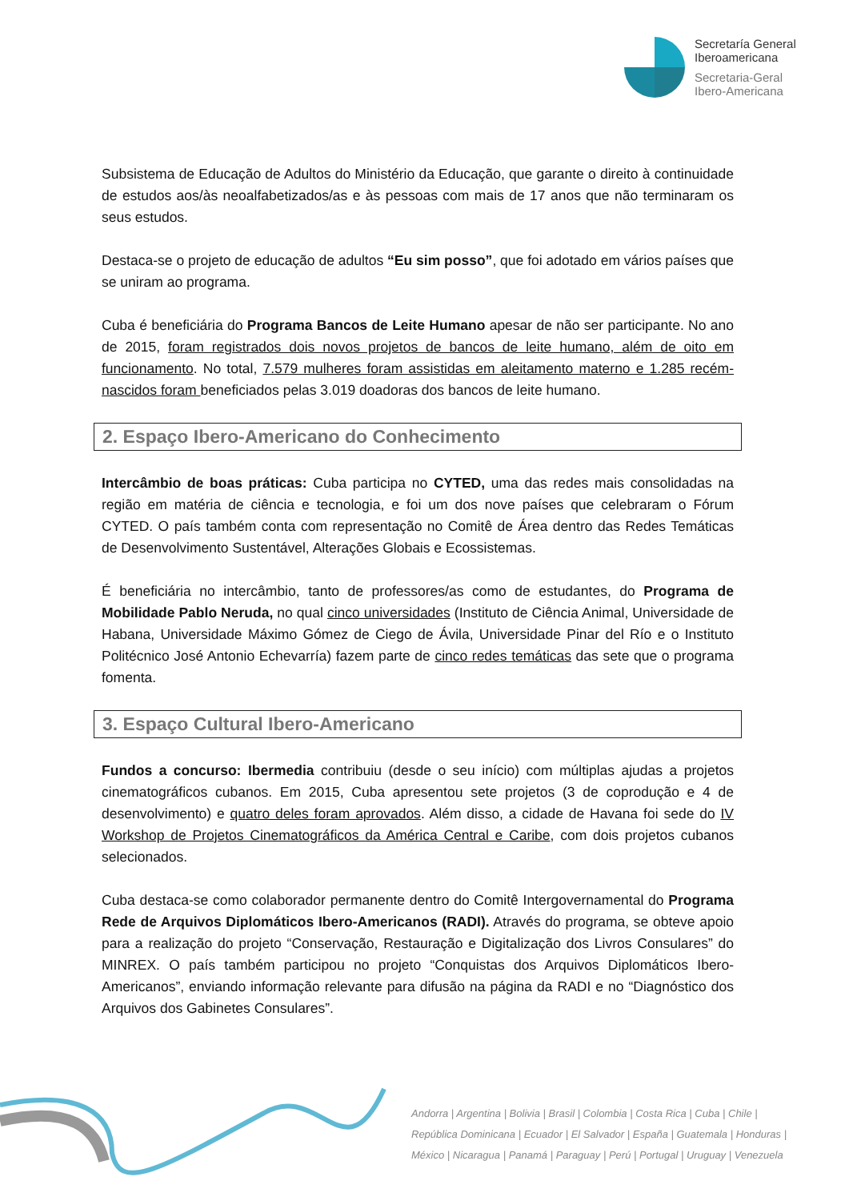Secretaría General
Iberoamericana
Secretaria-Geral
Ibero-Americana
Subsistema de Educação de Adultos do Ministério da Educação, que garante o direito à continuidade de estudos aos/às neoalfabetizados/as e às pessoas com mais de 17 anos que não terminaram os seus estudos.
Destaca-se o projeto de educação de adultos “Eu sim posso”, que foi adotado em vários países que se uniram ao programa.
Cuba é beneficiária do Programa Bancos de Leite Humano apesar de não ser participante. No ano de 2015, foram registrados dois novos projetos de bancos de leite humano, além de oito em funcionamento. No total, 7.579 mulheres foram assistidas em aleitamento materno e 1.285 recém-nascidos foram beneficiados pelas 3.019 doadoras dos bancos de leite humano.
2. Espaço Ibero-Americano do Conhecimento
Intercâmbio de boas práticas: Cuba participa no CYTED, uma das redes mais consolidadas na região em matéria de ciência e tecnologia, e foi um dos nove países que celebraram o Fórum CYTED. O país também conta com representação no Comitê de Área dentro das Redes Temáticas de Desenvolvimento Sustentável, Alterações Globais e Ecossistemas.
É beneficiária no intercâmbio, tanto de professores/as como de estudantes, do Programa de Mobilidade Pablo Neruda, no qual cinco universidades (Instituto de Ciência Animal, Universidade de Habana, Universidade Máximo Gómez de Ciego de Ávila, Universidade Pinar del Río e o Instituto Politécnico José Antonio Echevarría) fazem parte de cinco redes temáticas das sete que o programa fomenta.
3. Espaço Cultural Ibero-Americano
Fundos a concurso: Ibermedia contribuiu (desde o seu início) com múltiplas ajudas a projetos cinematográficos cubanos. Em 2015, Cuba apresentou sete projetos (3 de coprodução e 4 de desenvolvimento) e quatro deles foram aprovados. Além disso, a cidade de Havana foi sede do IV Workshop de Projetos Cinematográficos da América Central e Caribe, com dois projetos cubanos selecionados.
Cuba destaca-se como colaborador permanente dentro do Comitê Intergovernamental do Programa Rede de Arquivos Diplomáticos Ibero-Americanos (RADI). Através do programa, se obteve apoio para a realização do projeto “Conservação, Restauração e Digitalização dos Livros Consulares” do MINREX. O país também participou no projeto “Conquistas dos Arquivos Diplomáticos Ibero-Americanos”, enviando informação relevante para difusão na página da RADI e no “Diagnóstico dos Arquivos dos Gabinetes Consulares”.
Andorra | Argentina | Bolivia | Brasil | Colombia | Costa Rica | Cuba | Chile |
República Dominicana | Ecuador | El Salvador | España | Guatemala | Honduras |
México | Nicaragua | Panamá | Paraguay | Perú | Portugal | Uruguay | Venezuela